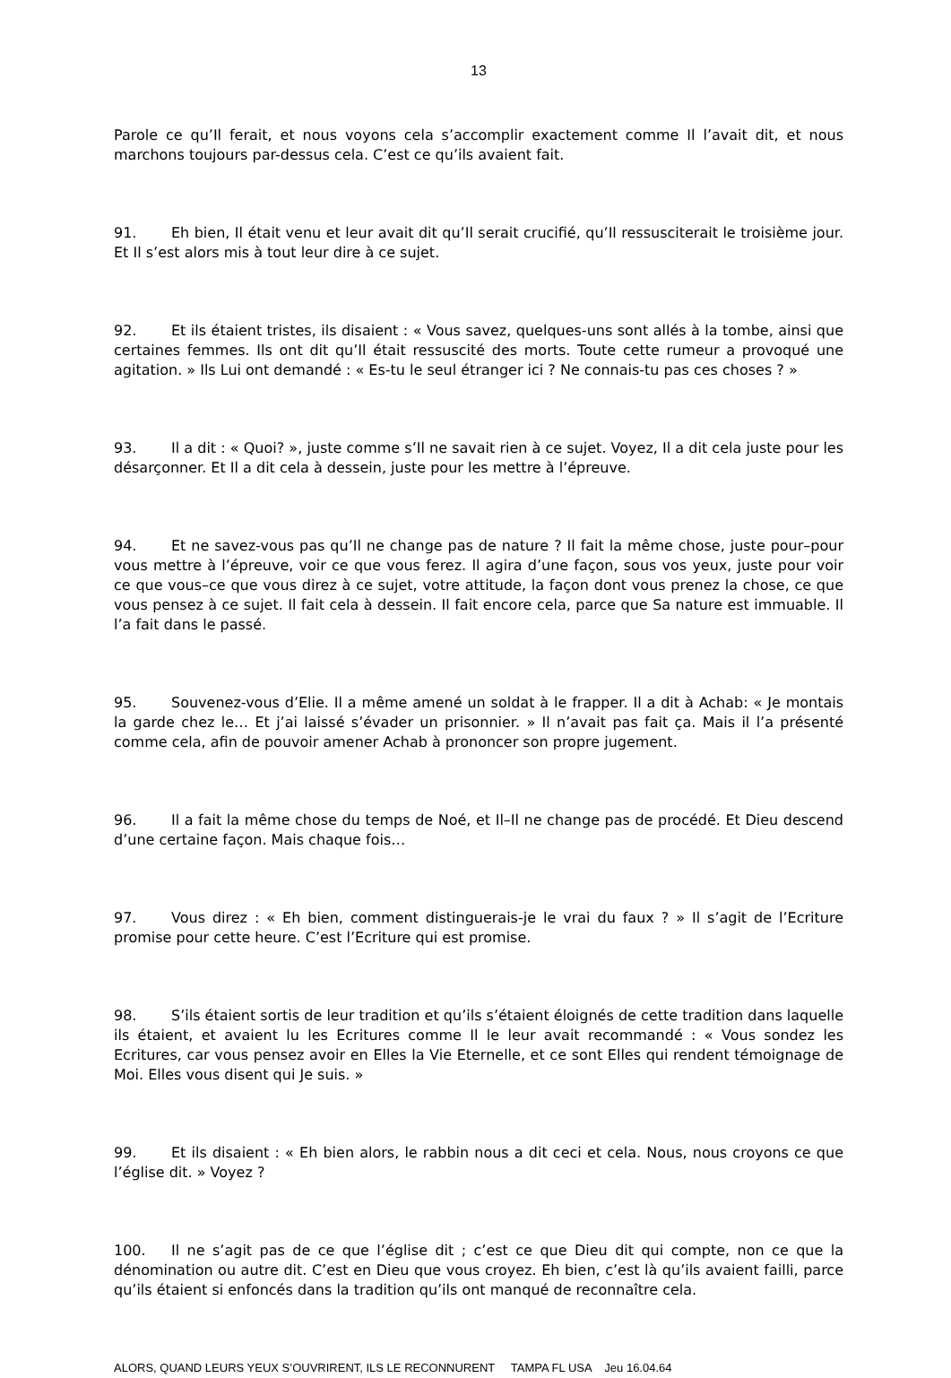13
Parole ce qu’Il ferait, et nous voyons cela s’accomplir exactement comme Il l’avait dit, et nous marchons toujours par-dessus cela. C’est ce qu’ils avaient fait.
91. Eh bien, Il était venu et leur avait dit qu’Il serait crucifié, qu’Il ressusciterait le troisième jour. Et Il s’est alors mis à tout leur dire à ce sujet.
92. Et ils étaient tristes, ils disaient : « Vous savez, quelques-uns sont allés à la tombe, ainsi que certaines femmes. Ils ont dit qu’Il était ressuscité des morts. Toute cette rumeur a provoqué une agitation. » Ils Lui ont demandé : « Es-tu le seul étranger ici ? Ne connais-tu pas ces choses ? »
93. Il a dit : « Quoi? », juste comme s’Il ne savait rien à ce sujet. Voyez, Il a dit cela juste pour les désarçonner. Et Il a dit cela à dessein, juste pour les mettre à l’épreuve.
94. Et ne savez-vous pas qu’Il ne change pas de nature ? Il fait la même chose, juste pour–pour vous mettre à l’épreuve, voir ce que vous ferez. Il agira d’une façon, sous vos yeux, juste pour voir ce que vous–ce que vous direz à ce sujet, votre attitude, la façon dont vous prenez la chose, ce que vous pensez à ce sujet. Il fait cela à dessein. Il fait encore cela, parce que Sa nature est immuable. Il l’a fait dans le passé.
95. Souvenez-vous d’Elie. Il a même amené un soldat à le frapper. Il a dit à Achab: « Je montais la garde chez le… Et j’ai laissé s’évader un prisonnier. » Il n’avait pas fait ça. Mais il l’a présenté comme cela, afin de pouvoir amener Achab à prononcer son propre jugement.
96. Il a fait la même chose du temps de Noé, et Il–Il ne change pas de procédé. Et Dieu descend d’une certaine façon. Mais chaque fois…
97. Vous direz : « Eh bien, comment distinguerais-je le vrai du faux ? » Il s’agit de l’Ecriture promise pour cette heure. C’est l’Ecriture qui est promise.
98. S’ils étaient sortis de leur tradition et qu’ils s’étaient éloignés de cette tradition dans laquelle ils étaient, et avaient lu les Ecritures comme Il le leur avait recommandé : « Vous sondez les Ecritures, car vous pensez avoir en Elles la Vie Eternelle, et ce sont Elles qui rendent témoignage de Moi. Elles vous disent qui Je suis. »
99. Et ils disaient : « Eh bien alors, le rabbin nous a dit ceci et cela. Nous, nous croyons ce que l’église dit. » Voyez ?
100. Il ne s’agit pas de ce que l’église dit ; c’est ce que Dieu dit qui compte, non ce que la dénomination ou autre dit. C’est en Dieu que vous croyez. Eh bien, c’est là qu’ils avaient failli, parce qu’ils étaient si enfoncés dans la tradition qu’ils ont manqué de reconnaître cela.
ALORS, QUAND LEURS YEUX S’OUVRIRENT, ILS LE RECONNURENT TAMPA FL USA Jeu 16.04.64